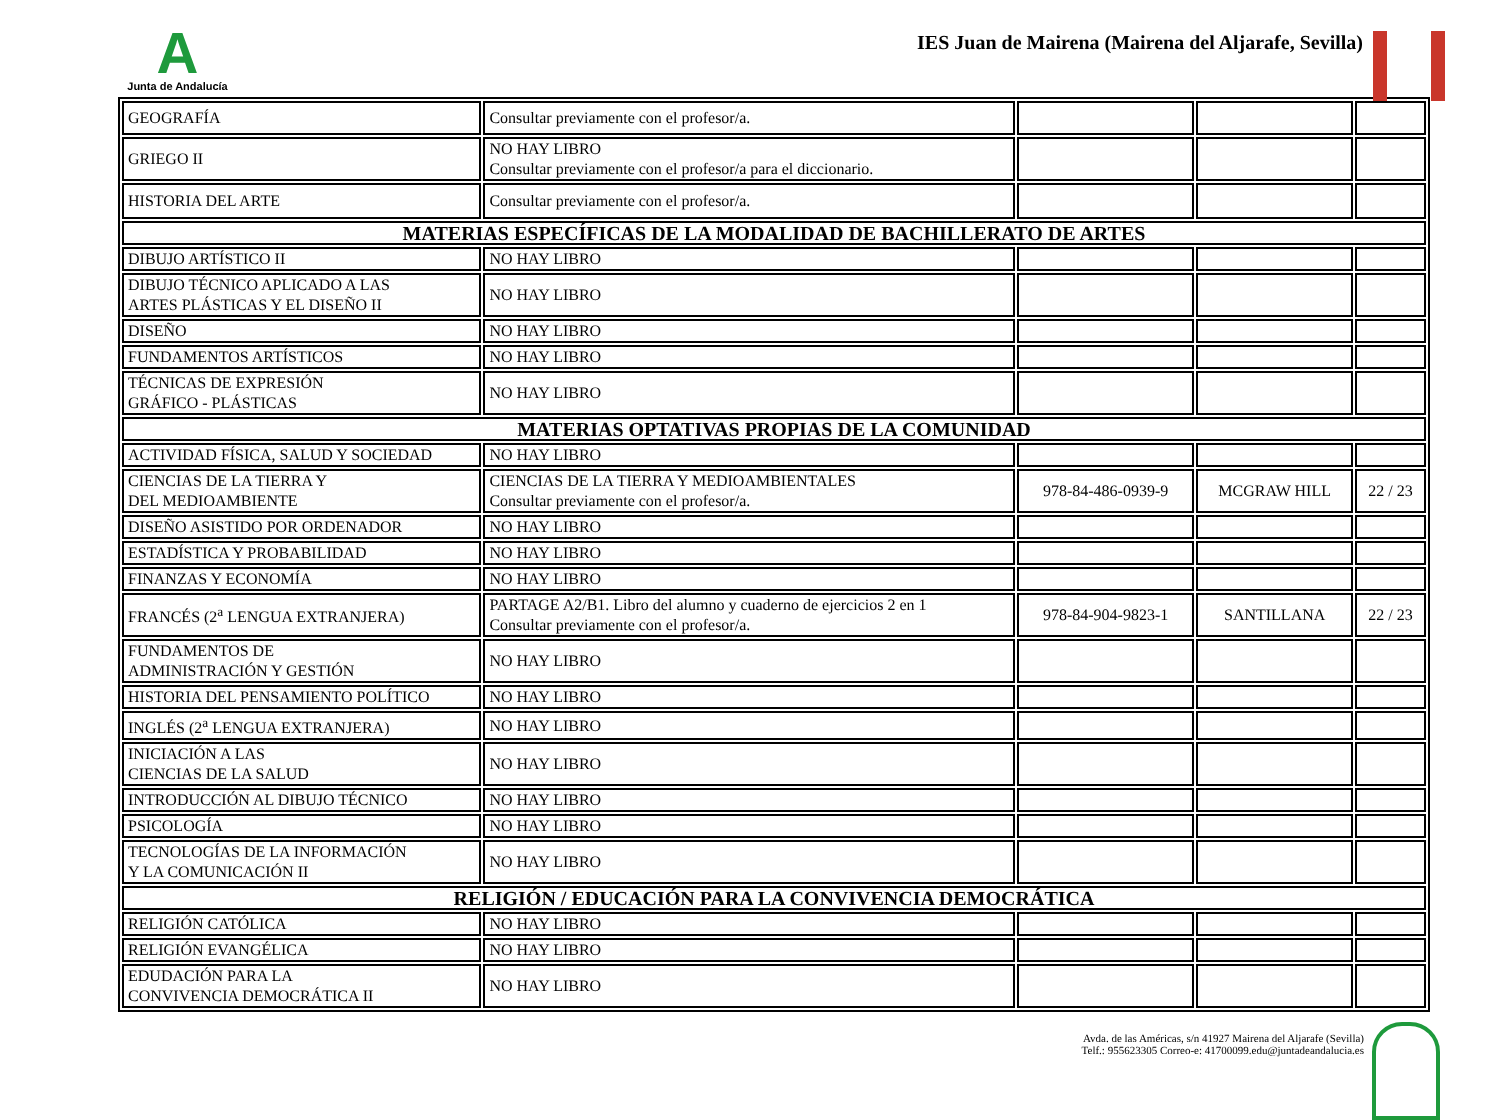A
Junta de Andalucía
IES Juan de Mairena (Mairena del Aljarafe, Sevilla)
| GEOGRAFÍA | Consultar previamente con el profesor/a. | | | |
| GRIEGO II | NO HAY LIBRO Consultar previamente con el profesor/a para el diccionario. | | | |
| HISTORIA DEL ARTE | Consultar previamente con el profesor/a. | | | |
| MATERIAS ESPECÍFICAS DE LA MODALIDAD DE BACHILLERATO DE ARTES | | | | |
| DIBUJO ARTÍSTICO II | NO HAY LIBRO | | | |
| DIBUJO TÉCNICO APLICADO A LAS ARTES PLÁSTICAS Y EL DISEÑO II | NO HAY LIBRO | | | |
| DISEÑO | NO HAY LIBRO | | | |
| FUNDAMENTOS ARTÍSTICOS | NO HAY LIBRO | | | |
| TÉCNICAS DE EXPRESIÓN GRÁFICO - PLÁSTICAS | NO HAY LIBRO | | | |
| MATERIAS OPTATIVAS PROPIAS DE LA COMUNIDAD | | | | |
| ACTIVIDAD FÍSICA, SALUD Y SOCIEDAD | NO HAY LIBRO | | | |
| CIENCIAS DE LA TIERRA Y DEL MEDIOAMBIENTE | CIENCIAS DE LA TIERRA Y MEDIOAMBIENTALES Consultar previamente con el profesor/a. | 978-84-486-0939-9 | MCGRAW HILL | 22 / 23 |
| DISEÑO ASISTIDO POR ORDENADOR | NO HAY LIBRO | | | |
| ESTADÍSTICA Y PROBABILIDAD | NO HAY LIBRO | | | |
| FINANZAS Y ECONOMÍA | NO HAY LIBRO | | | |
| FRANCÉS (2<sup>a</sup> LENGUA EXTRANJERA) | PARTAGE A2/B1. Libro del alumno y cuaderno de ejercicios 2 en 1 Consultar previamente con el profesor/a. | 978-84-904-9823-1 | SANTILLANA | 22 / 23 |
| FUNDAMENTOS DE ADMINISTRACIÓN Y GESTIÓN | NO HAY LIBRO | | | |
| HISTORIA DEL PENSAMIENTO POLÍTICO | NO HAY LIBRO | | | |
| INGLÉS (2<sup>a</sup> LENGUA EXTRANJERA) | NO HAY LIBRO | | | |
| INICIACIÓN A LAS CIENCIAS DE LA SALUD | NO HAY LIBRO | | | |
| INTRODUCCIÓN AL DIBUJO TÉCNICO | NO HAY LIBRO | | | |
| PSICOLOGÍA | NO HAY LIBRO | | | |
| TECNOLOGÍAS DE LA INFORMACIÓN Y LA COMUNICACIÓN II | NO HAY LIBRO | | | |
| RELIGIÓN / EDUCACIÓN PARA LA CONVIVENCIA DEMOCRÁTICA | | | | |
| RELIGIÓN CATÓLICA | NO HAY LIBRO | | | |
| RELIGIÓN EVANGÉLICA | NO HAY LIBRO | | | |
| EDUDACIÓN PARA LA CONVIVENCIA DEMOCRÁTICA II | NO HAY LIBRO | | | |
Avda. de las Américas, s/n 41927 Mairena del Aljarafe (Sevilla)
Telf.: 955623305 Correo-e: 41700099.edu@juntadeandalucia.es